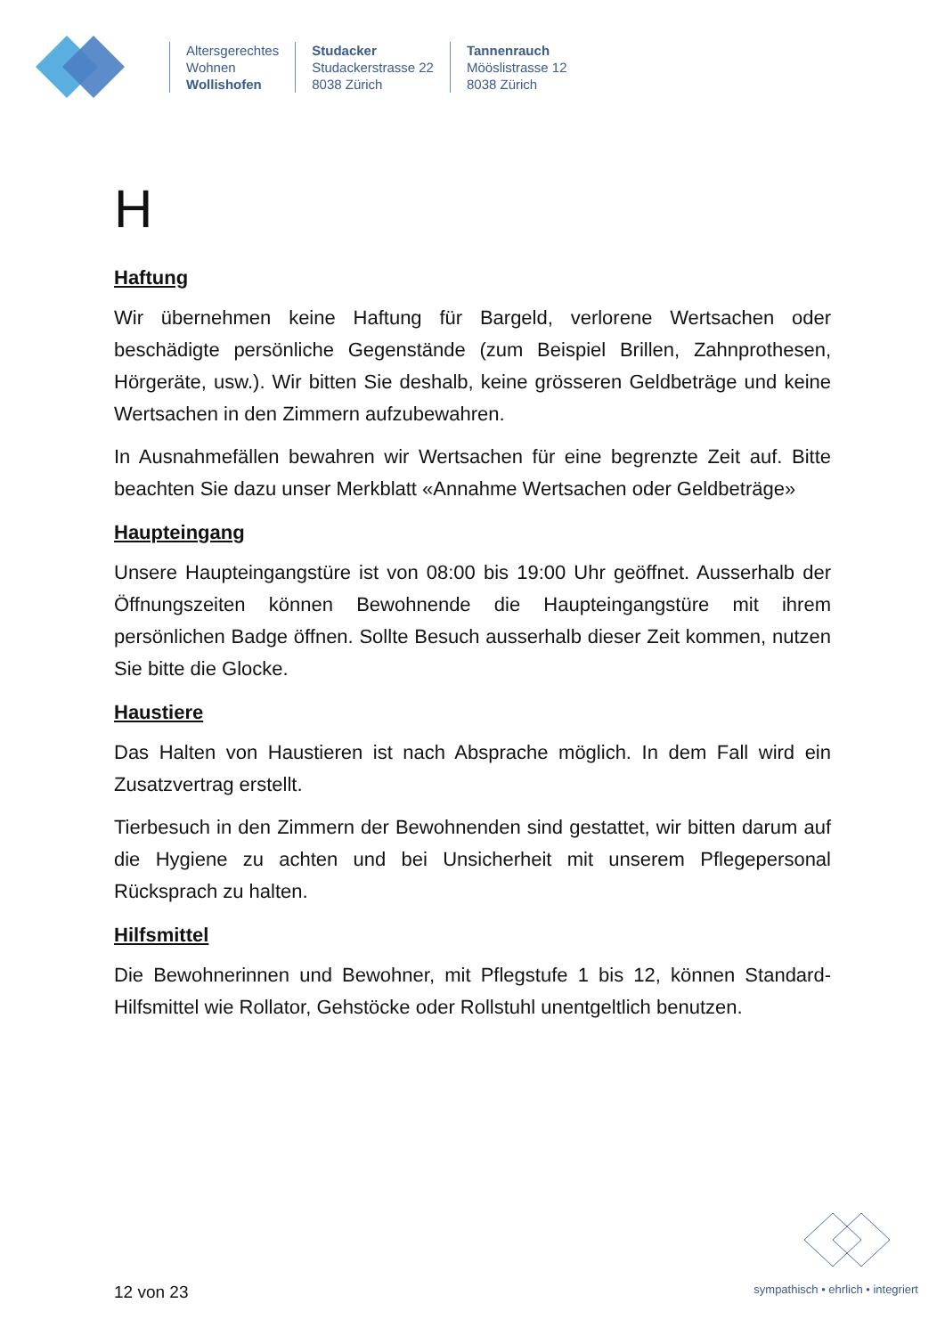Altersgerechtes
Wohnen
Wollishofen
Studacker
Studackerstrasse 22
8038 Zürich
Tannenrauch
Mööslistrasse 12
8038 Zürich
H
Haftung
Wir übernehmen keine Haftung für Bargeld, verlorene Wertsachen oder beschädigte persönliche Gegenstände (zum Beispiel Brillen, Zahnprothesen, Hörgeräte, usw.). Wir bitten Sie deshalb, keine grösseren Geldbeträge und keine Wertsachen in den Zimmern aufzubewahren.
In Ausnahmefällen bewahren wir Wertsachen für eine begrenzte Zeit auf. Bitte beachten Sie dazu unser Merkblatt «Annahme Wertsachen oder Geldbeträge»
Haupteingang
Unsere Haupteingangstüre ist von 08:00 bis 19:00 Uhr geöffnet. Ausserhalb der Öffnungszeiten können Bewohnende die Haupteingangstüre mit ihrem persönlichen Badge öffnen. Sollte Besuch ausserhalb dieser Zeit kommen, nutzen Sie bitte die Glocke.
Haustiere
Das Halten von Haustieren ist nach Absprache möglich. In dem Fall wird ein Zusatzvertrag erstellt.
Tierbesuch in den Zimmern der Bewohnenden sind gestattet, wir bitten darum auf die Hygiene zu achten und bei Unsicherheit mit unserem Pflegepersonal Rücksprach zu halten.
Hilfsmittel
Die Bewohnerinnen und Bewohner, mit Pflegstufe 1 bis 12, können Standard-Hilfsmittel wie Rollator, Gehstöcke oder Rollstuhl unentgeltlich benutzen.
12 von 23
sympathisch • ehrlich • integriert